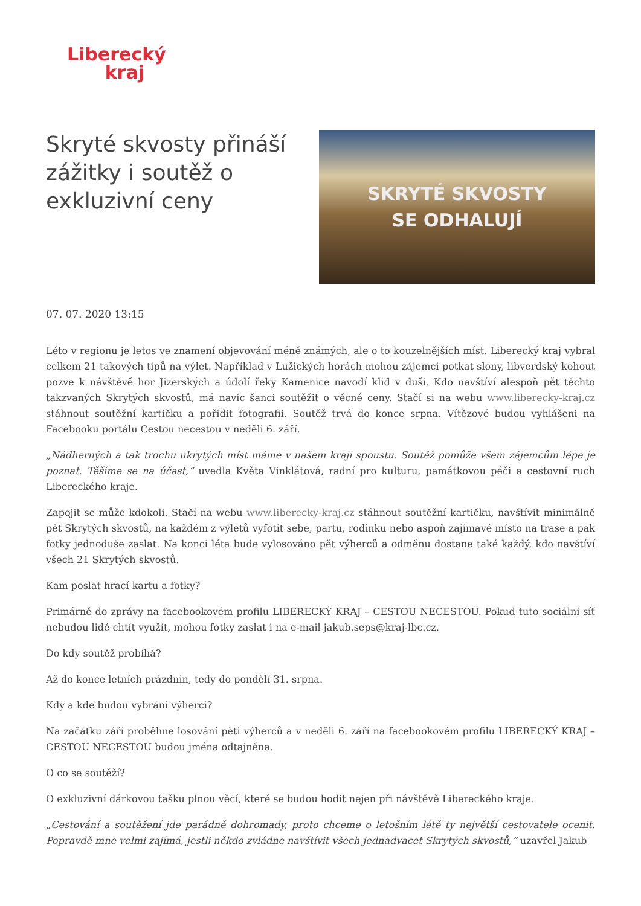Liberecký
kraj
Skryté skvosty přináší zážitky i soutěž o exkluzivní ceny
SKRYTÉ SKVOSTY
SE ODHALUJÍ
07. 07. 2020 13:15
Léto v regionu je letos ve znamení objevování méně známých, ale o to kouzelnějších míst. Liberecký kraj vybral celkem 21 takových tipů na výlet. Například v Lužických horách mohou zájemci potkat slony, libverdský kohout pozve k návštěvě hor Jizerských a údolí řeky Kamenice navodí klid v duši. Kdo navštíví alespoň pět těchto takzvaných Skrytých skvostů, má navíc šanci soutěžit o věcné ceny. Stačí si na webu www.liberecky-kraj.cz stáhnout soutěžní kartičku a pořídit fotografii. Soutěž trvá do konce srpna. Vítězové budou vyhlášeni na Facebooku portálu Cestou necestou v neděli 6. září.
„Nádherných a tak trochu ukrytých míst máme v našem kraji spoustu. Soutěž pomůže všem zájemcům lépe je poznat. Těšíme se na účast,“ uvedla Květa Vinklátová, radní pro kulturu, památkovou péči a cestovní ruch Libereckého kraje.
Zapojit se může kdokoli. Stačí na webu www.liberecky-kraj.cz stáhnout soutěžní kartičku, navštívit minimálně pět Skrytých skvostů, na každém z výletů vyfotit sebe, partu, rodinku nebo aspoň zajímavé místo na trase a pak fotky jednoduše zaslat. Na konci léta bude vylosováno pět výherců a odměnu dostane také každý, kdo navštíví všech 21 Skrytých skvostů.
Kam poslat hrací kartu a fotky?
Primárně do zprávy na facebookovém profilu LIBERECKÝ KRAJ – CESTOU NECESTOU. Pokud tuto sociální síť nebudou lidé chtít využít, mohou fotky zaslat i na e-mail jakub.seps@kraj-lbc.cz.
Do kdy soutěž probíhá?
Až do konce letních prázdnin, tedy do pondělí 31. srpna.
Kdy a kde budou vybráni výherci?
Na začátku září proběhne losování pěti výherců a v neděli 6. září na facebookovém profilu LIBERECKÝ KRAJ – CESTOU NECESTOU budou jména odtajněna.
O co se soutěží?
O exkluzivní dárkovou tašku plnou věcí, které se budou hodit nejen při návštěvě Libereckého kraje.
„Cestování a soutěžení jde parádně dohromady, proto chceme o letošním létě ty největší cestovatele ocenit. Popravdě mne velmi zajímá, jestli někdo zvládne navštívit všech jednadvacet Skrytých skvostů,“ uzavřel Jakub